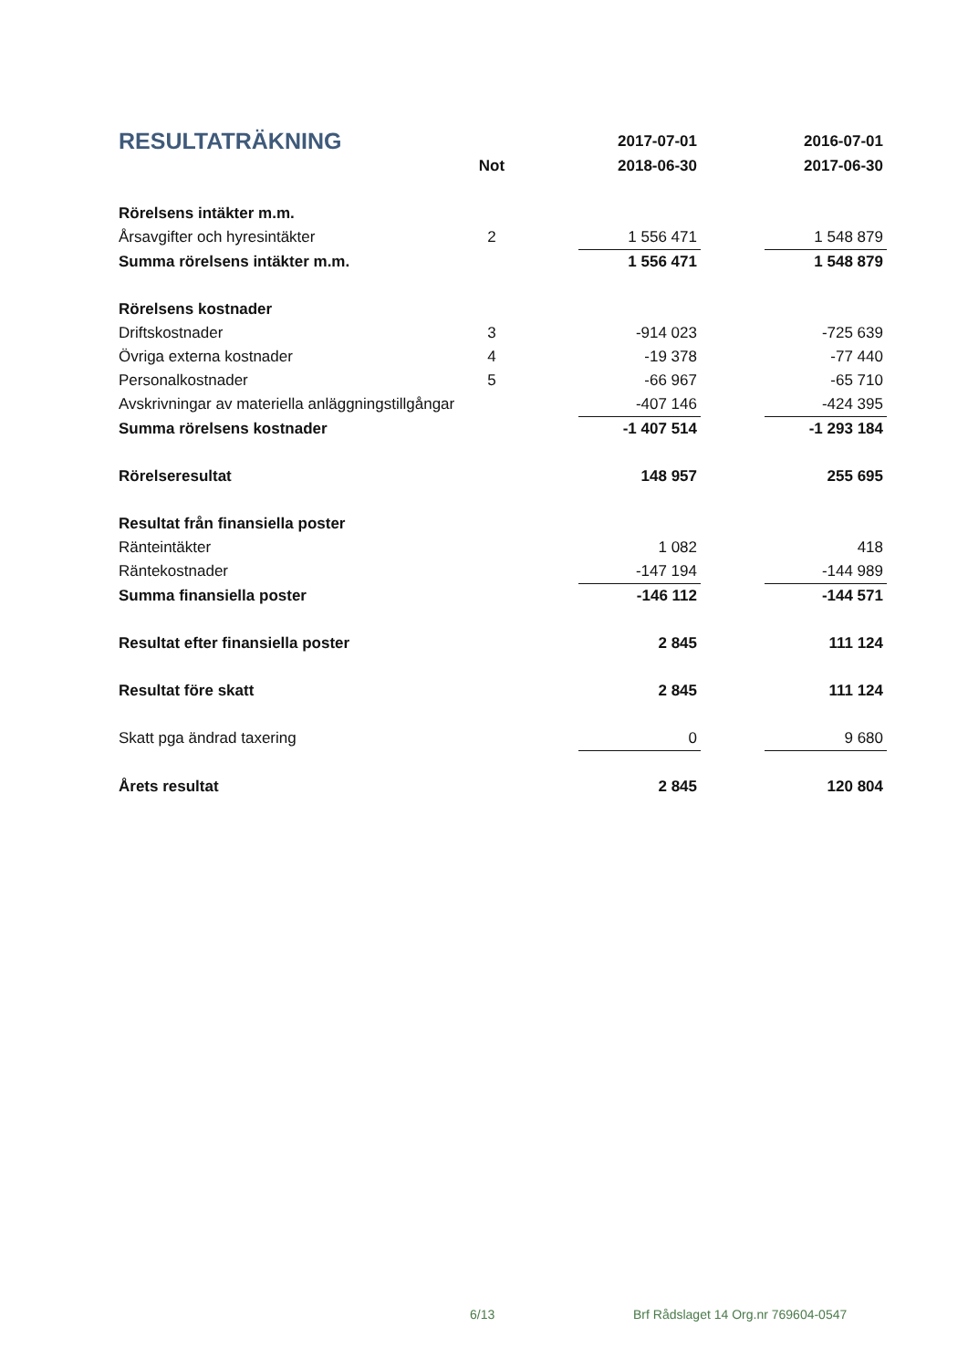| RESULTATRÄKNING | | | 2017-07-01 | | 2016-07-01 |
| --- | --- | --- | --- | --- | --- |
| | Not | | 2018-06-30 | | 2017-06-30 |
| Rörelsens intäkter m.m. | | | | | |
| Årsavgifter och hyresintäkter | 2 | | 1 556 471 | | 1 548 879 |
| Summa rörelsens intäkter m.m. | | | 1 556 471 | | 1 548 879 |
| Rörelsens kostnader | | | | | |
| Driftskostnader | 3 | | -914 023 | | -725 639 |
| Övriga externa kostnader | 4 | | -19 378 | | -77 440 |
| Personalkostnader | 5 | | -66 967 | | -65 710 |
| Avskrivningar av materiella anläggningstillgångar | | | -407 146 | | -424 395 |
| Summa rörelsens kostnader | | | -1 407 514 | | -1 293 184 |
| Rörelseresultat | | | 148 957 | | 255 695 |
| Resultat från finansiella poster | | | | | |
| Ränteintäkter | | | 1 082 | | 418 |
| Räntekostnader | | | -147 194 | | -144 989 |
| Summa finansiella poster | | | -146 112 | | -144 571 |
| Resultat efter finansiella poster | | | 2 845 | | 111 124 |
| Resultat före skatt | | | 2 845 | | 111 124 |
| Skatt pga ändrad taxering | | | 0 | | 9 680 |
| Årets resultat | | | 2 845 | | 120 804 |
6/13 Brf Rådslaget 14 Org.nr 769604-0547